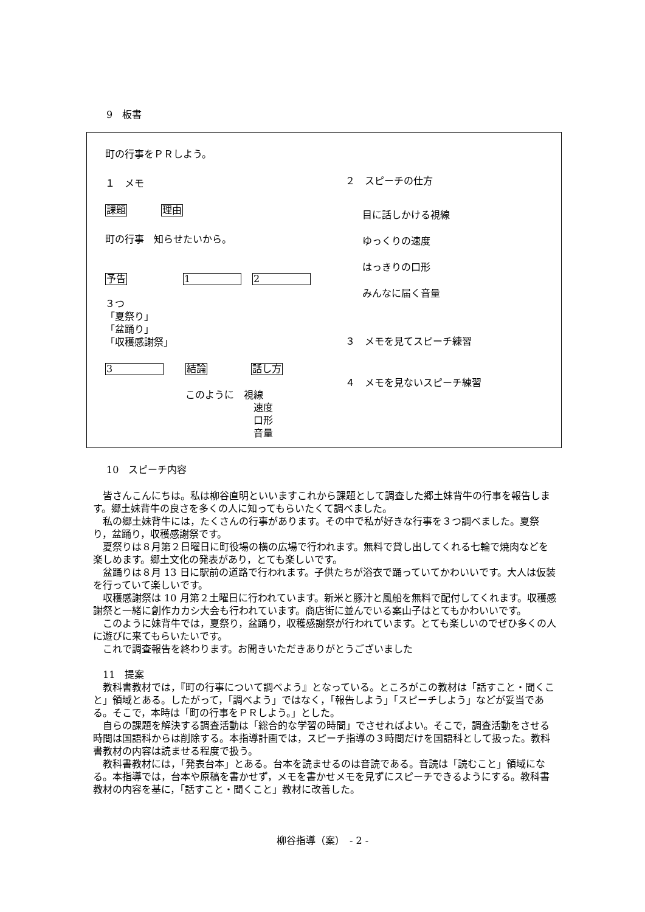9　板書
町の行事をＰＲしよう。
１　メモ
課題 理由
町の行事　知らせたいから。
予告 1 2
３つ
「夏祭り」
「盆踊り」
「収穫感謝祭」
3 結論 話し方
このように　視線
速度
口形
音量
２　スピーチの仕方
目に話しかける視線
ゆっくりの速度
はっきりの口形
みんなに届く音量
３　メモを見てスピーチ練習
４　メモを見ないスピーチ練習
10　スピーチ内容
皆さんこんにちは。私は柳谷直明といいますこれから課題として調査した郷土妹背牛の行事を報告します。郷土妹背牛の良さを多くの人に知ってもらいたくて調べました。
私の郷土妹背牛には，たくさんの行事があります。その中で私が好きな行事を３つ調べました。夏祭り，盆踊り，収穫感謝祭です。
夏祭りは８月第２日曜日に町役場の横の広場で行われます。無料で貸し出してくれる七輪で焼肉などを楽しめます。郷土文化の発表があり，とても楽しいです。
盆踊りは８月 13 日に駅前の道路で行われます。子供たちが浴衣で踊っていてかわいいです。大人は仮装を行っていて楽しいです。
収穫感謝祭は 10 月第２土曜日に行われています。新米と豚汁と風船を無料で配付してくれます。収穫感謝祭と一緒に創作カカシ大会も行われています。商店街に並んでいる案山子はとてもかわいいです。
このように妹背牛では，夏祭り，盆踊り，収穫感謝祭が行われています。とても楽しいのでぜひ多くの人に遊びに来てもらいたいです。
これで調査報告を終わります。お聞きいただきありがとうございました
11　提案
教科書教材では，『町の行事について調べよう』となっている。ところがこの教材は「話すこと・聞くこと」領域とある。したがって，「調べよう」ではなく，「報告しよう」「スピーチしよう」などが妥当である。そこで，本時は「町の行事をＰＲしよう。」とした。
自らの課題を解決する調査活動は「総合的な学習の時間」でさせればよい。そこで，調査活動をさせる時間は国語科からは削除する。本指導計画では，スピーチ指導の３時間だけを国語科として扱った。教科書教材の内容は読ませる程度で扱う。
教科書教材には，「発表台本」とある。台本を読ませるのは音読である。音読は「読むこと」領域になる。本指導では，台本や原稿を書かせず，メモを書かせメモを見ずにスピーチできるようにする。教科書教材の内容を基に，「話すこと・聞くこと」教材に改善した。
柳谷指導（案）　- 2 -